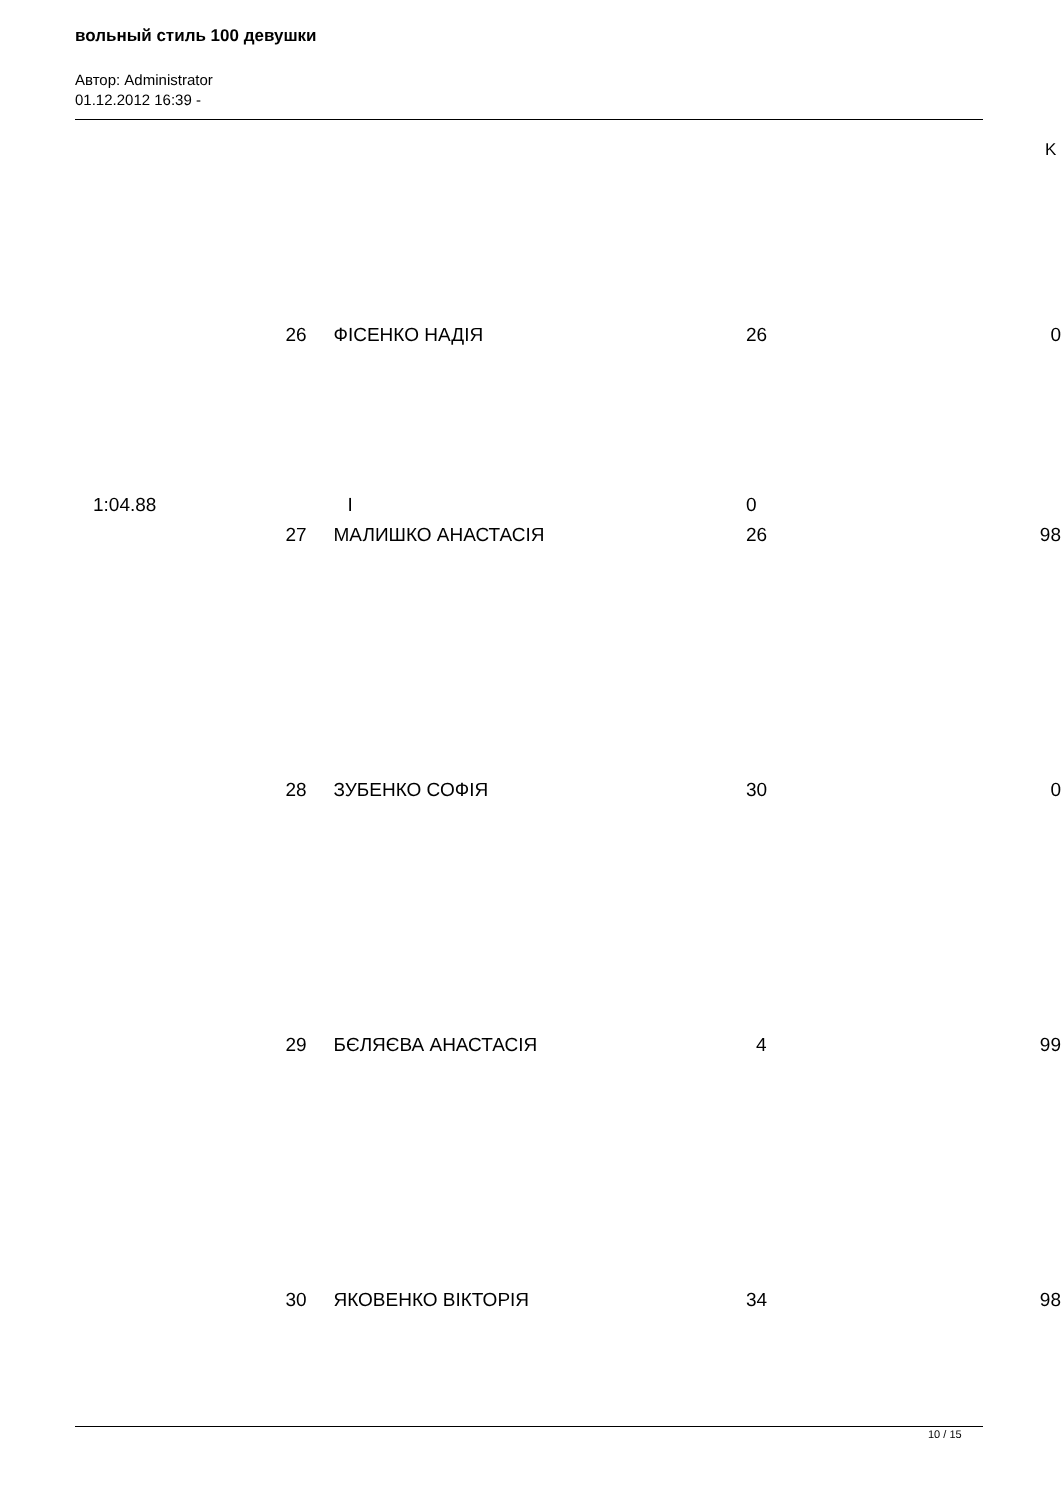вольный стиль 100 девушки
Автор: Administrator
01.12.2012 16:39 -
K
| | 26 | ФІСЕНКО НАДІЯ | 26 | 0 |
| 1:04.88 | I | | 0 | |
| | 27 | МАЛИШКО АНАСТАСІЯ | 26 | 98 |
| | 28 | ЗУБЕНКО СОФІЯ | 30 | 0 |
| | 29 | БЄЛЯЄВА АНАСТАСІЯ | 4 | 99 |
| | 30 | ЯКОВЕНКО ВІКТОРІЯ | 34 | 98 |
10 / 15